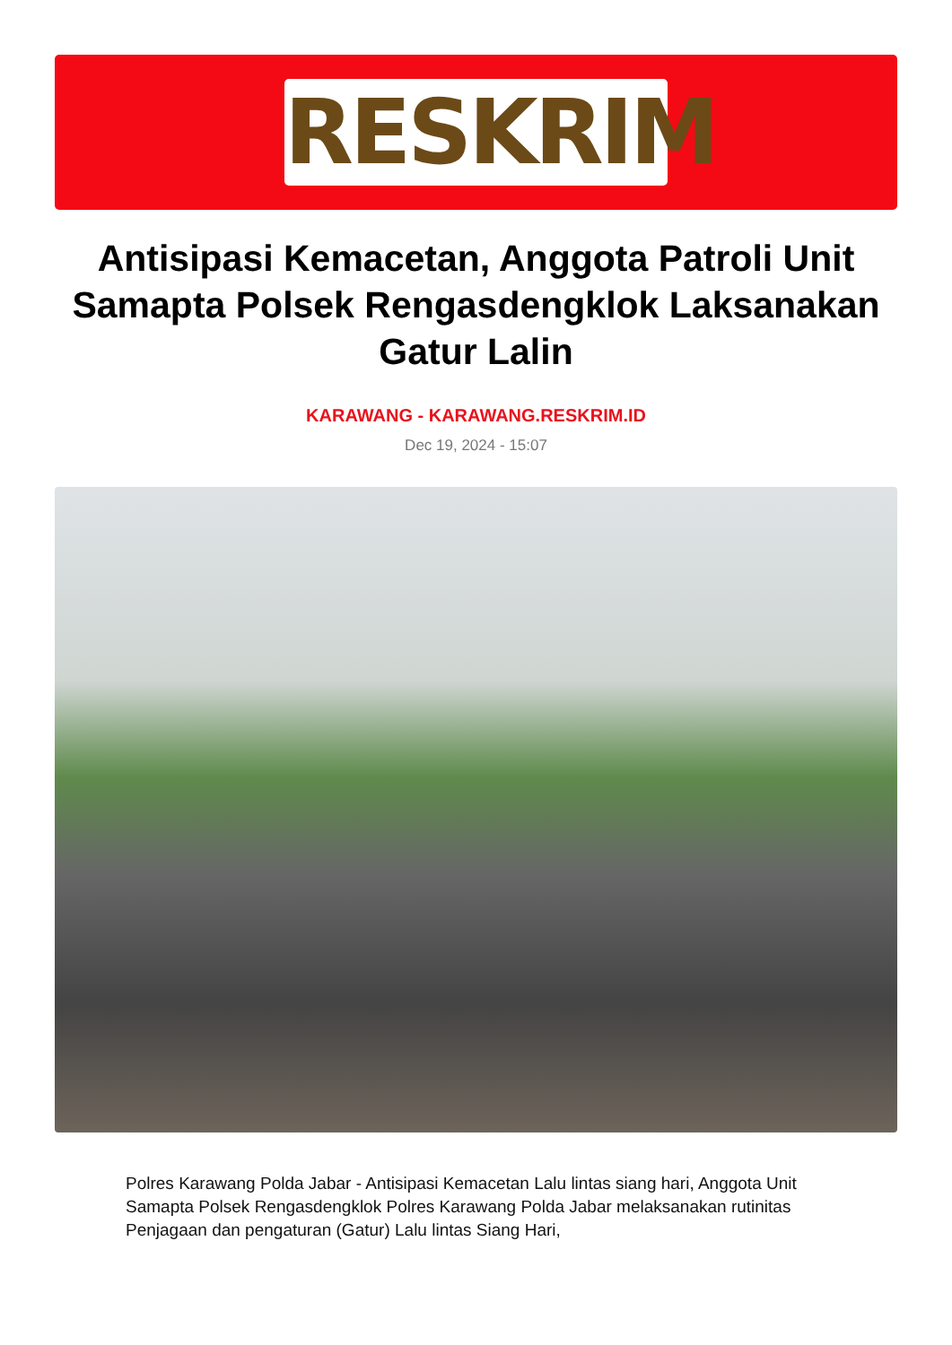RESKRIM
Antisipasi Kemacetan, Anggota Patroli Unit Samapta Polsek Rengasdengklok Laksanakan Gatur Lalin
KARAWANG - KARAWANG.RESKRIM.ID
Dec 19, 2024 - 15:07
Polres Karawang Polda Jabar - Antisipasi Kemacetan Lalu lintas siang hari, Anggota Unit Samapta Polsek Rengasdengklok Polres Karawang Polda Jabar melaksanakan rutinitas Penjagaan dan pengaturan (Gatur) Lalu lintas Siang Hari,